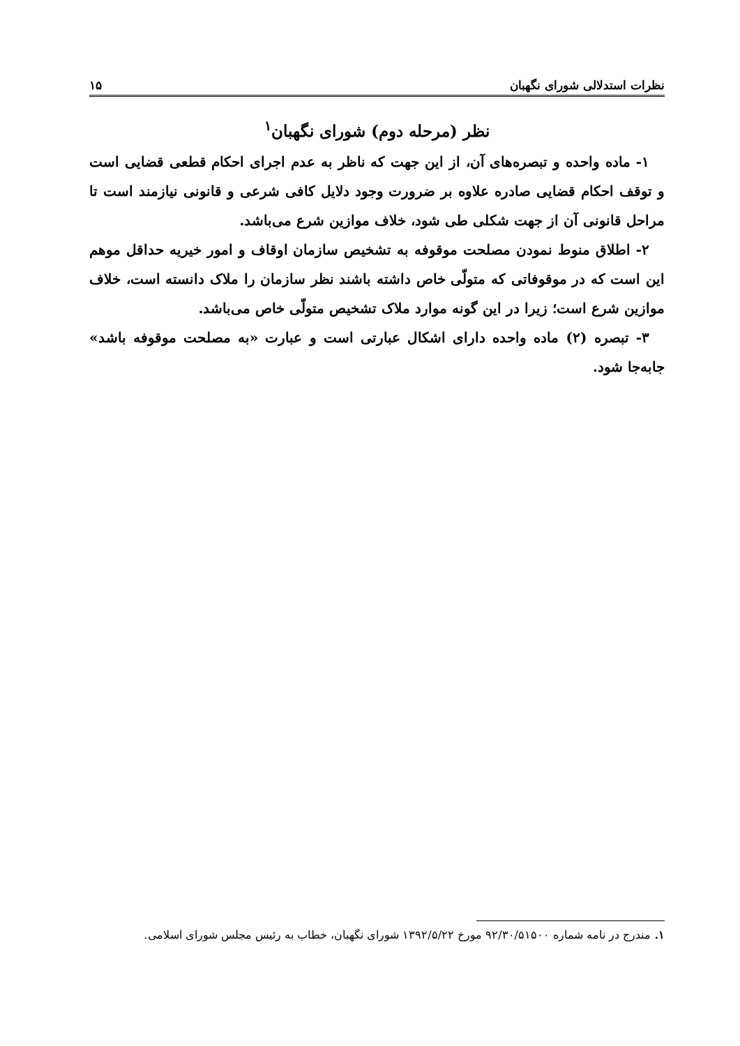نظرات استدلالی شورای نگهبان ۱۵
نظر (مرحله دوم) شورای نگهبان<sup>۱</sup>
۱- ماده واحده و تبصره‌های آن، از این جهت که ناظر به عدم اجرای احکام قطعی قضایی است و توقف احکام قضایی صادره علاوه بر ضرورت وجود دلایل کافی شرعی و قانونی نیازمند است تا مراحل قانونی آن از جهت شکلی طی شود، خلاف موازین شرع می‌باشد.
۲- اطلاق منوط نمودن مصلحت موقوفه به تشخیص سازمان اوقاف و امور خیریه حداقل موهم این است که در موقوفاتی که متولّی خاص داشته باشند نظر سازمان را ملاک دانسته است، خلاف موازین شرع است؛ زیرا در این گونه موارد ملاک تشخیص متولّی خاص می‌باشد.
۳- تبصره (۲) ماده واحده دارای اشکال عبارتی است و عبارت «به مصلحت موقوفه باشد» جابه‌جا شود.
۱. مندرج در نامه شماره ۹۲/۳۰/۵۱۵۰۰ مورخ ۱۳۹۲/۵/۲۲ شورای نگهبان، خطاب به رئیس مجلس شورای اسلامی.